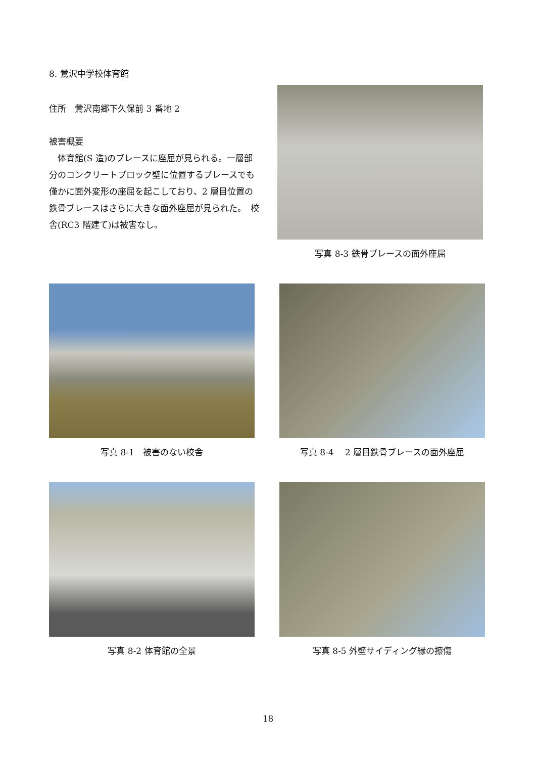8. 鶯沢中学校体育館
住所　鶯沢南郷下久保前 3 番地 2
被害概要
　体育館(S 造)のブレースに座屈が見られる。一層部分のコンクリートブロック壁に位置するブレースでも僅かに面外変形の座屈を起こしており、2 層目位置の鉄骨ブレースはさらに大きな面外座屈が見られた。　校舎(RC3 階建て)は被害なし。
写真 8-3 鉄骨ブレースの面外座屈
写真 8-1　被害のない校舎 写真 8-4　 2 層目鉄骨ブレースの面外座屈
写真 8-2 体育館の全景 写真 8-5 外壁サイディング縁の擦傷
18